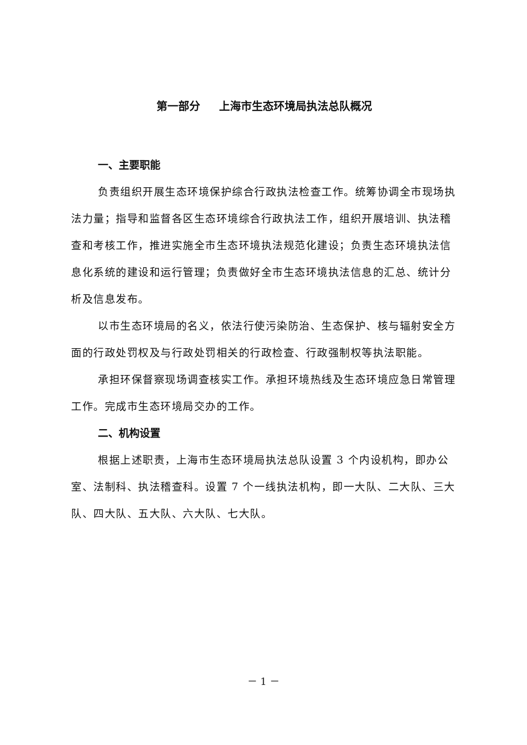第一部分 上海市生态环境局执法总队概况
一、主要职能
负责组织开展生态环境保护综合行政执法检查工作。统筹协调全市现场执法力量；指导和监督各区生态环境综合行政执法工作，组织开展培训、执法稽查和考核工作，推进实施全市生态环境执法规范化建设；负责生态环境执法信息化系统的建设和运行管理；负责做好全市生态环境执法信息的汇总、统计分析及信息发布。
以市生态环境局的名义，依法行使污染防治、生态保护、核与辐射安全方面的行政处罚权及与行政处罚相关的行政检查、行政强制权等执法职能。
承担环保督察现场调查核实工作。承担环境热线及生态环境应急日常管理工作。完成市生态环境局交办的工作。
二、机构设置
根据上述职责，上海市生态环境局执法总队设置 3 个内设机构，即办公室、法制科、执法稽查科。设置 7 个一线执法机构，即一大队、二大队、三大队、四大队、五大队、六大队、七大队。
－ 1 －